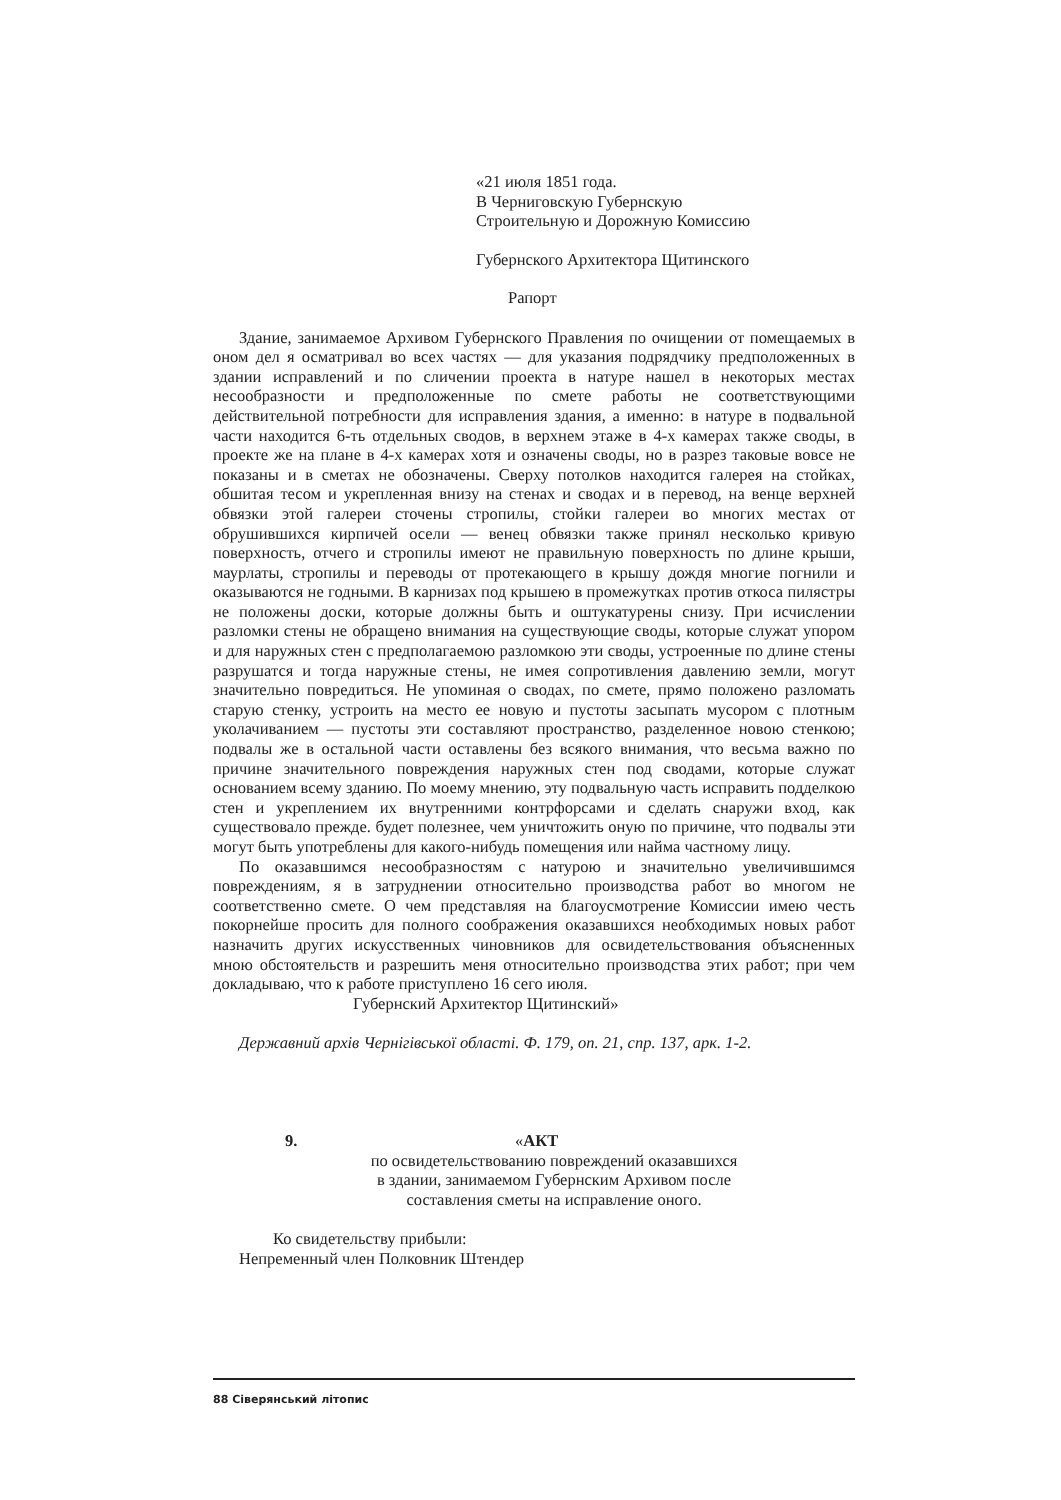«21 июля 1851 года.
В Черниговскую Губернскую
Строительную и Дорожную Комиссию
Губернского Архитектора Щитинского
Рапорт
Здание, занимаемое Архивом Губернского Правления по очищении от помещаемых в оном дел я осматривал во всех частях — для указания подрядчику предположенных в здании исправлений и по сличении проекта в натуре нашел в некоторых местах несообразности и предположенные по смете работы не соответствующими действительной потребности для исправления здания, а именно: в натуре в подвальной части находится 6-ть отдельных сводов, в верхнем этаже в 4-х камерах также своды, в проекте же на плане в 4-х камерах хотя и означены своды, но в разрез таковые вовсе не показаны и в сметах не обозначены. Сверху потолков находится галерея на стойках, обшитая тесом и укрепленная внизу на стенах и сводах и в перевод, на венце верхней обвязки этой галереи сточены стропилы, стойки галереи во многих местах от обрушившихся кирпичей осели — венец обвязки также принял несколько кривую поверхность, отчего и стропилы имеют не правильную поверхность по длине крыши, маурлаты, стропилы и переводы от протекающего в крышу дождя многие погнили и оказываются не годными. В карнизах под крышею в промежутках против откоса пилястры не положены доски, которые должны быть и оштукатурены снизу. При исчислении разломки стены не обращено внимания на существующие своды, которые служат упором и для наружных стен с предполагаемою разломкою эти своды, устроенные по длине стены разрушатся и тогда наружные стены, не имея сопротивления давлению земли, могут значительно повредиться. Не упоминая о сводах, по смете, прямо положено разломать старую стенку, устроить на место ее новую и пустоты засыпать мусором с плотным уколачиванием — пустоты эти составляют пространство, разделенное новою стенкою; подвалы же в остальной части оставлены без всякого внимания, что весьма важно по причине значительного повреждения наружных стен под сводами, которые служат основанием всему зданию. По моему мнению, эту подвальную часть исправить подделкою стен и укреплением их внутренними контрфорсами и сделать снаружи вход, как существовало прежде. будет полезнее, чем уничтожить оную по причине, что подвалы эти могут быть употреблены для какого-нибудь помещения или найма частному лицу.
По оказавшимся несообразностям с натурою и значительно увеличившимся повреждениям, я в затруднении относительно производства работ во многом не соответственно смете. О чем представляя на благоусмотрение Комиссии имею честь покорнейше просить для полного соображения оказавшихся необходимых новых работ назначить других искусственных чиновников для освидетельствования объясненных мною обстоятельств и разрешить меня относительно производства этих работ; при чем докладываю, что к работе приступлено 16 сего июля.
Губернский Архитектор Щитинский»
Державний архів Чернігівської області. Ф. 179, оп. 21, спр. 137, арк. 1-2.
9. «АКТ
по освидетельствованию повреждений оказавшихся
в здании, занимаемом Губернским Архивом после
составления сметы на исправление оного.
Ко свидетельству прибыли:
Непременный член Полковник Штендер
88 Сіверянський літопис